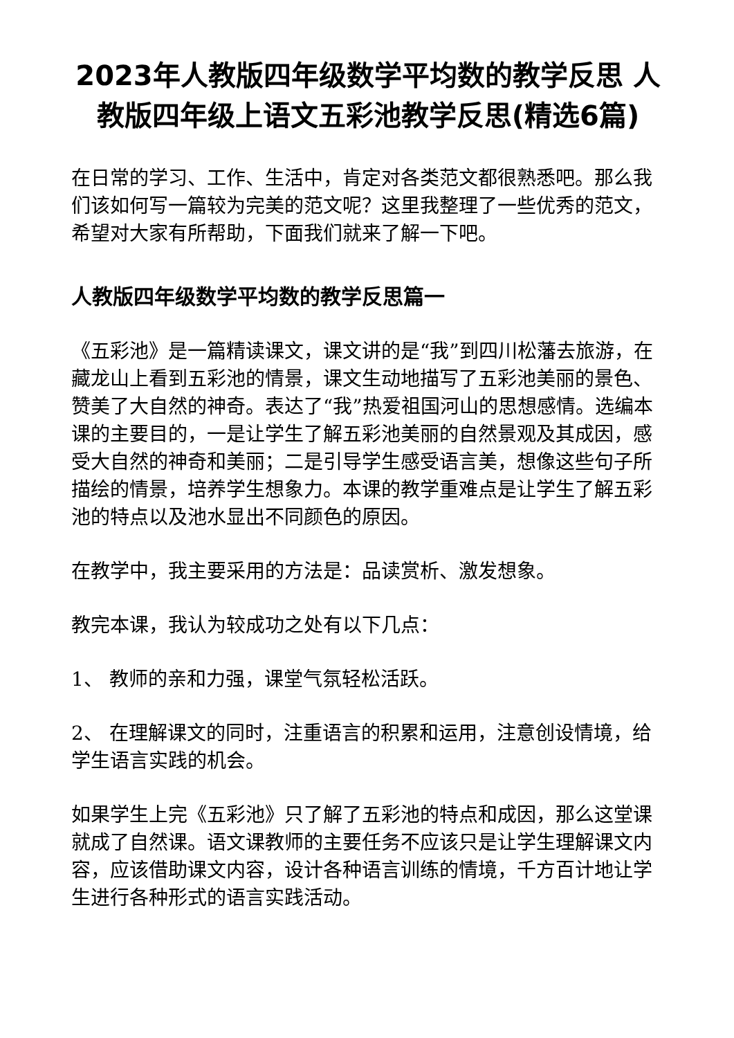2023年人教版四年级数学平均数的教学反思 人教版四年级上语文五彩池教学反思(精选6篇)
在日常的学习、工作、生活中，肯定对各类范文都很熟悉吧。那么我们该如何写一篇较为完美的范文呢？这里我整理了一些优秀的范文，希望对大家有所帮助，下面我们就来了解一下吧。
人教版四年级数学平均数的教学反思篇一
《五彩池》是一篇精读课文，课文讲的是“我”到四川松藩去旅游，在藏龙山上看到五彩池的情景，课文生动地描写了五彩池美丽的景色、赞美了大自然的神奇。表达了“我”热爱祖国河山的思想感情。选编本课的主要目的，一是让学生了解五彩池美丽的自然景观及其成因，感受大自然的神奇和美丽；二是引导学生感受语言美，想像这些句子所描绘的情景，培养学生想象力。本课的教学重难点是让学生了解五彩池的特点以及池水显出不同颜色的原因。
在教学中，我主要采用的方法是：品读赏析、激发想象。
教完本课，我认为较成功之处有以下几点：
1、 教师的亲和力强，课堂气氛轻松活跃。
2、 在理解课文的同时，注重语言的积累和运用，注意创设情境，给学生语言实践的机会。
如果学生上完《五彩池》只了解了五彩池的特点和成因，那么这堂课就成了自然课。语文课教师的主要任务不应该只是让学生理解课文内容，应该借助课文内容，设计各种语言训练的情境，千方百计地让学生进行各种形式的语言实践活动。